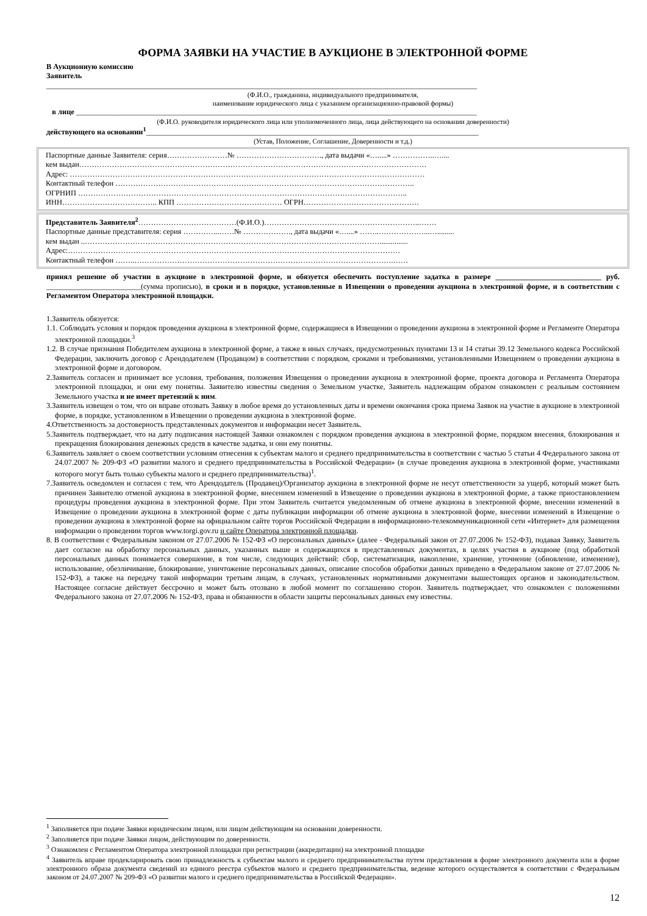ФОРМА ЗАЯВКИ НА УЧАСТИЕ В АУКЦИОНЕ В ЭЛЕКТРОННОЙ ФОРМЕ
В Аукционную комиссию
Заявитель
__________________________________________________________________________________________________________________
(Ф.И.О., гражданина, индивидуального предпринимателя,
наименование юридического лица с указанием организационно-правовой формы)
в лице __________________________________________________________________________________________________________
(Ф.И.О. руководителя юридического лица или уполномоченного лица, лица действующего на основании доверенности)
действующего на основании<sup>1</sup>________________________________________________________________________________________
(Устав, Положение, Соглашение, Доверенности и т.д.)
Паспортные данные Заявителя: серия……………………№ ……………………………., дата выдачи «….....» ……………..…....
кем выдан…………………………………………………………………………………………………………………………
Адрес: ……………………………………………………………………………………………………………………………
Контактный телефон ………………………………………………………………………………………………………..
ОГРНИП …………………………………………………………………………………………………………………..
ИНН……………………………….. КПП …………………………………… ОГРН……………………………………….
Представитель Заявителя<sup>2</sup>…………………………………(Ф.И.О.)……………………………………………………..…….
Паспортные данные представителя: серия …………...……№ ………………., дата выдачи «…....» ……..………………...….........
кем выдан ..………………………………………………………………………………………………………...............
Адрес:……………………………………………………………………………………………………………………
Контактный телефон ……..………………………………………………………………………………………….……
принял решение об участии в аукционе в электронной форме, и обязуется обеспечить поступление задатка в размере ____________________________ руб. _________________________(сумма прописью), в сроки и в порядке, установленные в Извещении о проведении аукциона в электронной форме, и в соответствии с Регламентом Оператора электронной площадки.
1.Заявитель обязуется:
1.1. Соблюдать условия и порядок проведения аукциона в электронной форме, содержащиеся в Извещении о проведении аукциона в электронной форме и Регламенте Оператора электронной площадки.<sup>3</sup>
1.2. В случае признания Победителем аукциона в электронной форме, а также в иных случаях, предусмотренных пунктами 13 и 14 статьи 39.12 Земельного кодекса Российской Федерации, заключить договор с Арендодателем (Продавцом) в соответствии с порядком, сроками и требованиями, установленными Извещением о проведении аукциона в электронной форме и договором.
2.Заявитель согласен и принимает все условия, требования, положения Извещения о проведении аукциона в электронной форме, проекта договора и Регламента Оператора электронной площадки, и они ему понятны. Заявителю известны сведения о Земельном участке, Заявитель надлежащим образом ознакомлен с реальным состоянием Земельного участка и не имеет претензий к ним.
3.Заявитель извещен о том, что он вправе отозвать Заявку в любое время до установленных даты и времени окончания срока приема Заявок на участие в аукционе в электронной форме, в порядке, установленном в Извещении о проведении аукциона в электронной форме.
4.Ответственность за достоверность представленных документов и информации несет Заявитель.
5.Заявитель подтверждает, что на дату подписания настоящей Заявки ознакомлен с порядком проведения аукциона в электронной форме, порядком внесения, блокирования и прекращения блокирования денежных средств в качестве задатка, и они ему понятны.
6.Заявитель заявляет о своем соответствии условиям отнесения к субъектам малого и среднего предпринимательства в соответствии с частью 5 статьи 4 Федерального закона от 24.07.2007 № 209-ФЗ «О развитии малого и среднего предпринимательства в Российской Федерации» (в случае проведения аукциона в электронной форме, участниками которого могут быть только субъекты малого и среднего предпринимательства)<sup>1</sup>.
7.Заявитель осведомлен и согласен с тем, что Арендодатель (Продавец)/Организатор аукциона в электронной форме не несут ответственности за ущерб, который может быть причинен Заявителю отменой аукциона в электронной форме, внесением изменений в Извещение о проведении аукциона в электронной форме, а также приостановлением процедуры проведения аукциона в электронной форме. При этом Заявитель считается уведомленным об отмене аукциона в электронной форме, внесении изменений в Извещение о проведении аукциона в электронной форме с даты публикации информации об отмене аукциона в электронной форме, внесении изменений в Извещение о проведении аукциона в электронной форме на официальном сайте торгов Российской Федерации в информационно-телекоммуникационной сети «Интернет» для размещения информации о проведении торгов www.torgi.gov.ru и сайте Оператора электронной площадки.
8. В соответствии с Федеральным законом от 27.07.2006 № 152-ФЗ «О персональных данных» (далее - Федеральный закон от 27.07.2006 № 152-ФЗ), подавая Заявку, Заявитель дает согласие на обработку персональных данных, указанных выше и содержащихся в представленных документах, в целях участия в аукционе (под обработкой персональных данных понимается совершение, в том числе, следующих действий: сбор, систематизация, накопление, хранение, уточнение (обновление, изменение), использование, обезличивание, блокирование, уничтожение персональных данных, описание способов обработки данных приведено в Федеральном законе от 27.07.2006 № 152-ФЗ), а также на передачу такой информации третьим лицам, в случаях, установленных нормативными документами вышестоящих органов и законодательством. Настоящее согласие действует бессрочно и может быть отозвано в любой момент по соглашению сторон. Заявитель подтверждает, что ознакомлен с положениями Федерального закона от 27.07.2006 № 152-ФЗ, права и обязанности в области защиты персональных данных ему известны.
<sup>1</sup> Заполняется при подаче Заявки юридическим лицом, или лицом действующим на основании доверенности.
<sup>2</sup> Заполняется при подаче Заявки лицом, действующим по доверенности.
<sup>3</sup> Ознакомлен с Регламентом Оператора электронной площадки при регистрации (аккредитации) на электронной площадке
<sup>4</sup> Заявитель вправе продекларировать свою принадлежность к субъектам малого и среднего предпринимательства путем представления в форме электронного документа или в форме электронного образа документа сведений из единого реестра субъектов малого и среднего предпринимательства, ведение которого осуществляется в соответствии с Федеральным законом от 24.07.2007 № 209-ФЗ «О развитии малого и среднего предпринимательства в Российской Федерации».
12